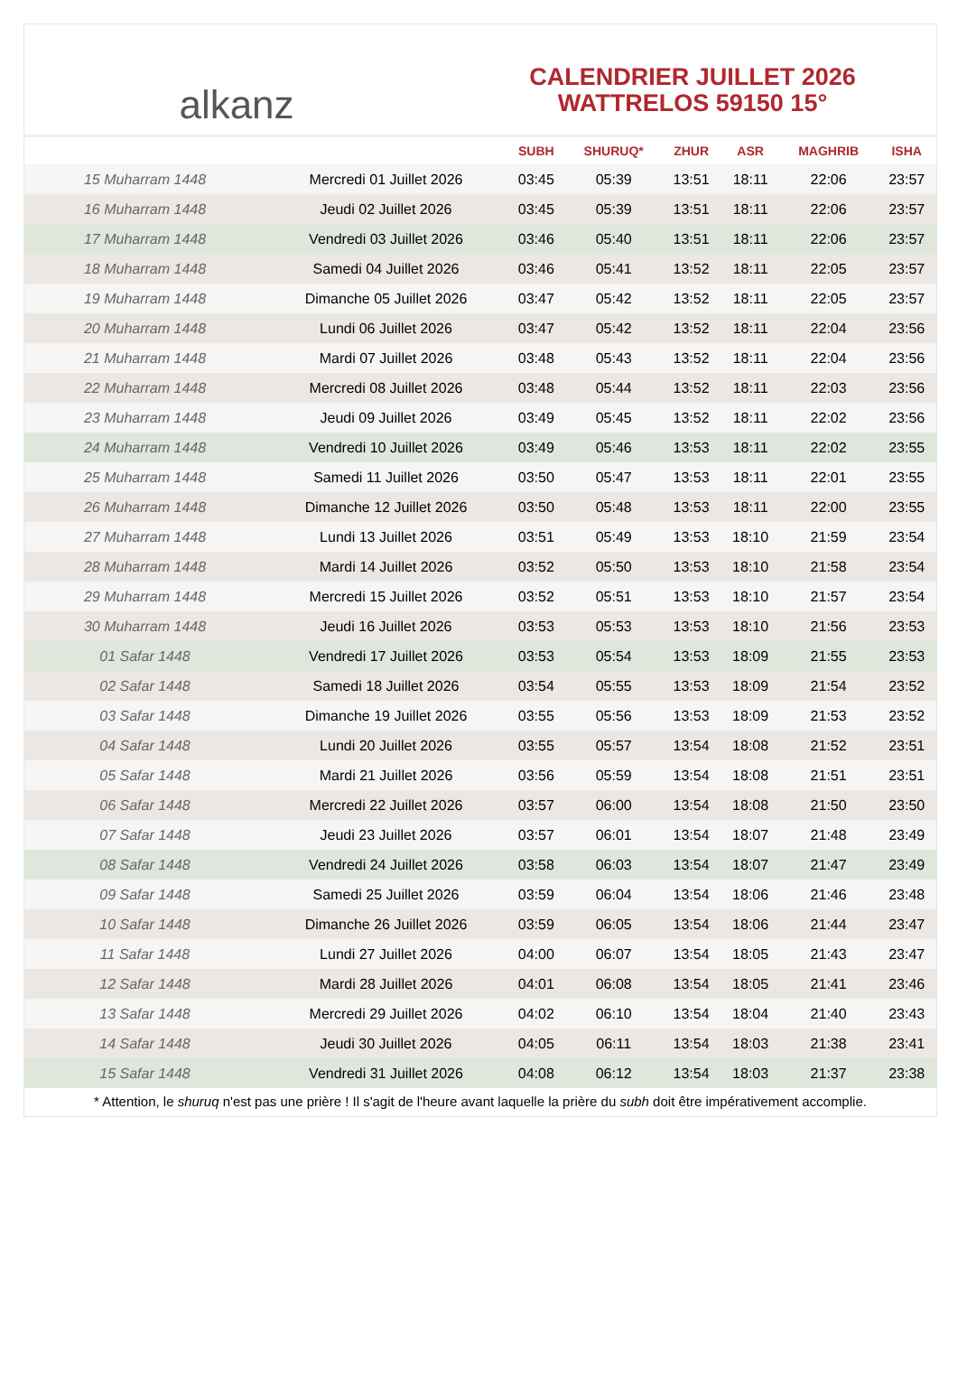alkanz
CALENDRIER JUILLET 2026
WATTRELOS 59150 15°
| | | SUBH | SHURUQ* | ZHUR | ASR | MAGHRIB | ISHA |
| --- | --- | --- | --- | --- | --- | --- | --- |
| 15 Muharram 1448 | Mercredi 01 Juillet 2026 | 03:45 | 05:39 | 13:51 | 18:11 | 22:06 | 23:57 |
| 16 Muharram 1448 | Jeudi 02 Juillet 2026 | 03:45 | 05:39 | 13:51 | 18:11 | 22:06 | 23:57 |
| 17 Muharram 1448 | Vendredi 03 Juillet 2026 | 03:46 | 05:40 | 13:51 | 18:11 | 22:06 | 23:57 |
| 18 Muharram 1448 | Samedi 04 Juillet 2026 | 03:46 | 05:41 | 13:52 | 18:11 | 22:05 | 23:57 |
| 19 Muharram 1448 | Dimanche 05 Juillet 2026 | 03:47 | 05:42 | 13:52 | 18:11 | 22:05 | 23:57 |
| 20 Muharram 1448 | Lundi 06 Juillet 2026 | 03:47 | 05:42 | 13:52 | 18:11 | 22:04 | 23:56 |
| 21 Muharram 1448 | Mardi 07 Juillet 2026 | 03:48 | 05:43 | 13:52 | 18:11 | 22:04 | 23:56 |
| 22 Muharram 1448 | Mercredi 08 Juillet 2026 | 03:48 | 05:44 | 13:52 | 18:11 | 22:03 | 23:56 |
| 23 Muharram 1448 | Jeudi 09 Juillet 2026 | 03:49 | 05:45 | 13:52 | 18:11 | 22:02 | 23:56 |
| 24 Muharram 1448 | Vendredi 10 Juillet 2026 | 03:49 | 05:46 | 13:53 | 18:11 | 22:02 | 23:55 |
| 25 Muharram 1448 | Samedi 11 Juillet 2026 | 03:50 | 05:47 | 13:53 | 18:11 | 22:01 | 23:55 |
| 26 Muharram 1448 | Dimanche 12 Juillet 2026 | 03:50 | 05:48 | 13:53 | 18:11 | 22:00 | 23:55 |
| 27 Muharram 1448 | Lundi 13 Juillet 2026 | 03:51 | 05:49 | 13:53 | 18:10 | 21:59 | 23:54 |
| 28 Muharram 1448 | Mardi 14 Juillet 2026 | 03:52 | 05:50 | 13:53 | 18:10 | 21:58 | 23:54 |
| 29 Muharram 1448 | Mercredi 15 Juillet 2026 | 03:52 | 05:51 | 13:53 | 18:10 | 21:57 | 23:54 |
| 30 Muharram 1448 | Jeudi 16 Juillet 2026 | 03:53 | 05:53 | 13:53 | 18:10 | 21:56 | 23:53 |
| 01 Safar 1448 | Vendredi 17 Juillet 2026 | 03:53 | 05:54 | 13:53 | 18:09 | 21:55 | 23:53 |
| 02 Safar 1448 | Samedi 18 Juillet 2026 | 03:54 | 05:55 | 13:53 | 18:09 | 21:54 | 23:52 |
| 03 Safar 1448 | Dimanche 19 Juillet 2026 | 03:55 | 05:56 | 13:53 | 18:09 | 21:53 | 23:52 |
| 04 Safar 1448 | Lundi 20 Juillet 2026 | 03:55 | 05:57 | 13:54 | 18:08 | 21:52 | 23:51 |
| 05 Safar 1448 | Mardi 21 Juillet 2026 | 03:56 | 05:59 | 13:54 | 18:08 | 21:51 | 23:51 |
| 06 Safar 1448 | Mercredi 22 Juillet 2026 | 03:57 | 06:00 | 13:54 | 18:08 | 21:50 | 23:50 |
| 07 Safar 1448 | Jeudi 23 Juillet 2026 | 03:57 | 06:01 | 13:54 | 18:07 | 21:48 | 23:49 |
| 08 Safar 1448 | Vendredi 24 Juillet 2026 | 03:58 | 06:03 | 13:54 | 18:07 | 21:47 | 23:49 |
| 09 Safar 1448 | Samedi 25 Juillet 2026 | 03:59 | 06:04 | 13:54 | 18:06 | 21:46 | 23:48 |
| 10 Safar 1448 | Dimanche 26 Juillet 2026 | 03:59 | 06:05 | 13:54 | 18:06 | 21:44 | 23:47 |
| 11 Safar 1448 | Lundi 27 Juillet 2026 | 04:00 | 06:07 | 13:54 | 18:05 | 21:43 | 23:47 |
| 12 Safar 1448 | Mardi 28 Juillet 2026 | 04:01 | 06:08 | 13:54 | 18:05 | 21:41 | 23:46 |
| 13 Safar 1448 | Mercredi 29 Juillet 2026 | 04:02 | 06:10 | 13:54 | 18:04 | 21:40 | 23:43 |
| 14 Safar 1448 | Jeudi 30 Juillet 2026 | 04:05 | 06:11 | 13:54 | 18:03 | 21:38 | 23:41 |
| 15 Safar 1448 | Vendredi 31 Juillet 2026 | 04:08 | 06:12 | 13:54 | 18:03 | 21:37 | 23:38 |
* Attention, le shuruq n'est pas une prière ! Il s'agit de l'heure avant laquelle la prière du subh doit être impérativement accomplie.